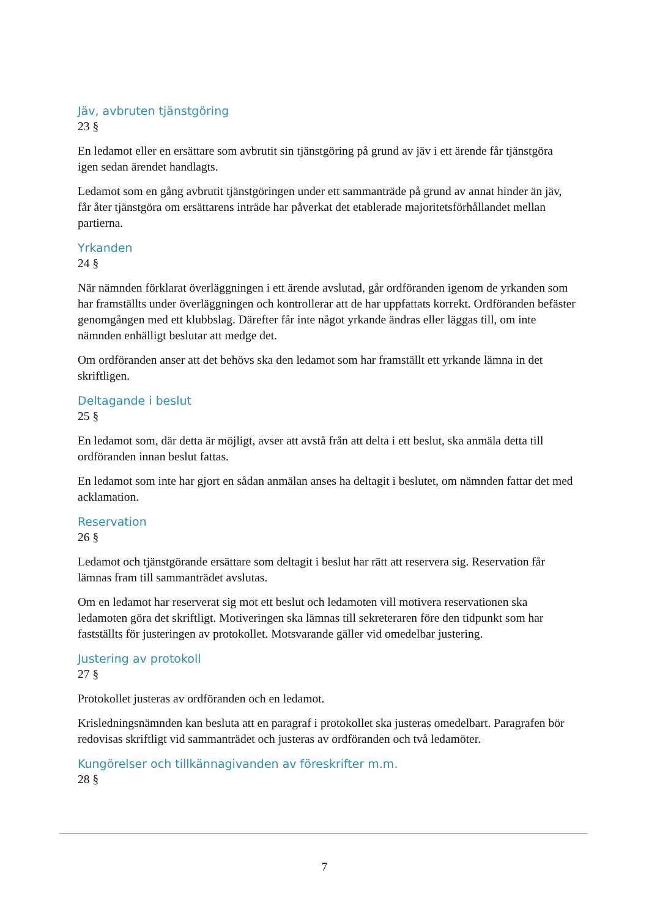Jäv, avbruten tjänstgöring
23 §
En ledamot eller en ersättare som avbrutit sin tjänstgöring på grund av jäv i ett ärende får tjänstgöra igen sedan ärendet handlagts.
Ledamot som en gång avbrutit tjänstgöringen under ett sammanträde på grund av annat hinder än jäv, får åter tjänstgöra om ersättarens inträde har påverkat det etablerade majoritetsförhållandet mellan partierna.
Yrkanden
24 §
När nämnden förklarat överläggningen i ett ärende avslutad, går ordföranden igenom de yrkanden som har framställts under överläggningen och kontrollerar att de har uppfattats korrekt. Ordföranden befäster genomgången med ett klubbslag. Därefter får inte något yrkande ändras eller läggas till, om inte nämnden enhälligt beslutar att medge det.
Om ordföranden anser att det behövs ska den ledamot som har framställt ett yrkande lämna in det skriftligen.
Deltagande i beslut
25 §
En ledamot som, där detta är möjligt, avser att avstå från att delta i ett beslut, ska anmäla detta till ordföranden innan beslut fattas.
En ledamot som inte har gjort en sådan anmälan anses ha deltagit i beslutet, om nämnden fattar det med acklamation.
Reservation
26 §
Ledamot och tjänstgörande ersättare som deltagit i beslut har rätt att reservera sig. Reservation får lämnas fram till sammanträdet avslutas.
Om en ledamot har reserverat sig mot ett beslut och ledamoten vill motivera reservationen ska ledamoten göra det skriftligt. Motiveringen ska lämnas till sekreteraren före den tidpunkt som har fastställts för justeringen av protokollet. Motsvarande gäller vid omedelbar justering.
Justering av protokoll
27 §
Protokollet justeras av ordföranden och en ledamot.
Krisledningsnämnden kan besluta att en paragraf i protokollet ska justeras omedelbart. Paragrafen bör redovisas skriftligt vid sammanträdet och justeras av ordföranden och två ledamöter.
Kungörelser och tillkännagivanden av föreskrifter m.m.
28 §
7